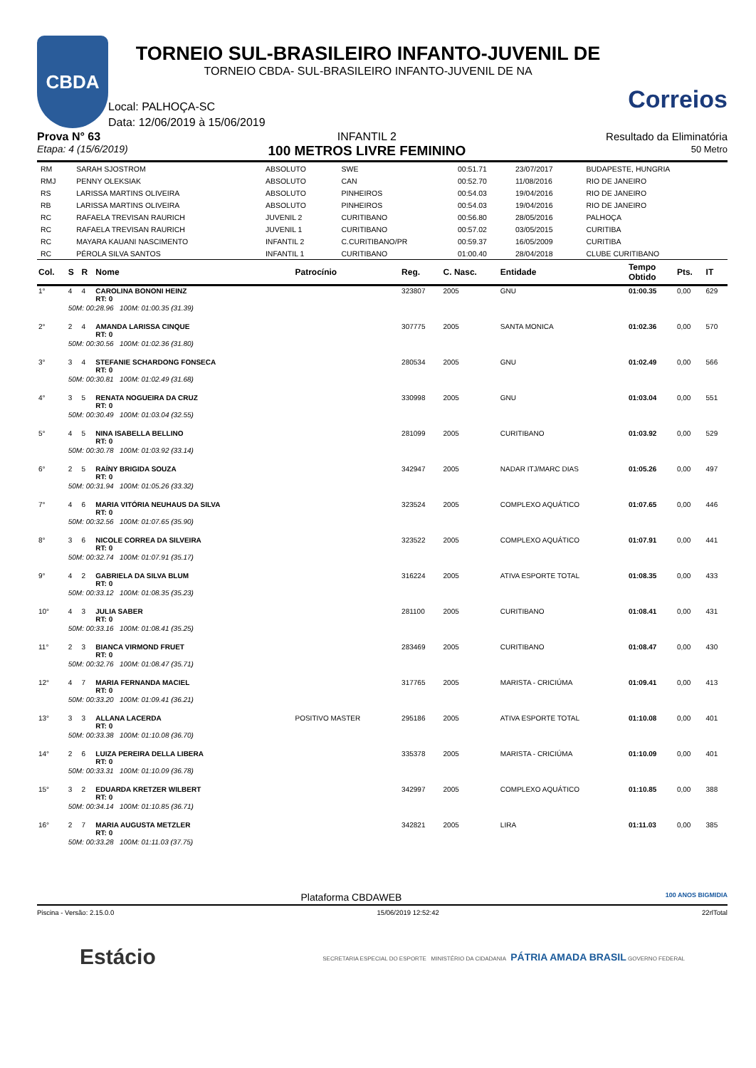CBDA
TORNEIO SUL-BRASILEIRO INFANTO-JUVENIL DE
TORNEIO CBDA- SUL-BRASILEIRO INFANTO-JUVENIL DE NA
Local: PALHOÇA-SC
Data: 12/06/2019 à 15/06/2019
Correios
Prova N° 63
Etapa: 4 (15/6/2019)
INFANTIL 2
100 METROS LIVRE FEMININO
Resultado da Eliminatória
50 Metro
| RM | SARAH SJOSTROM | ABSOLUTO | SWE | 00:51.71 | 23/07/2017 | BUDAPESTE, HUNGRIA |
| RMJ | PENNY OLEKSIAK | ABSOLUTO | CAN | 00:52.70 | 11/08/2016 | RIO DE JANEIRO |
| RS | LARISSA MARTINS OLIVEIRA | ABSOLUTO | PINHEIROS | 00:54.03 | 19/04/2016 | RIO DE JANEIRO |
| RB | LARISSA MARTINS OLIVEIRA | ABSOLUTO | PINHEIROS | 00:54.03 | 19/04/2016 | RIO DE JANEIRO |
| RC | RAFAELA TREVISAN RAURICH | JUVENIL 2 | CURITIBANO | 00:56.80 | 28/05/2016 | PALHOÇA |
| RC | RAFAELA TREVISAN RAURICH | JUVENIL 1 | CURITIBANO | 00:57.02 | 03/05/2015 | CURITIBA |
| RC | MAYARA KAUANI NASCIMENTO | INFANTIL 2 | C.CURITIBANO/PR | 00:59.37 | 16/05/2009 | CURITIBA |
| RC | PÉROLA SILVA SANTOS | INFANTIL 1 | CURITIBANO | 01:00.40 | 28/04/2018 | CLUBE CURITIBANO |
| Col. | S | R | Nome | Patrocínio | Reg. | C. Nasc. | Entidade | Tempo Obtido | Pts. | IT |
| --- | --- | --- | --- | --- | --- | --- | --- | --- | --- | --- |
| 1° | 4 | 4 | CAROLINA BONONI HEINZ RT: 0 | | 323807 | 2005 | GNU | 01:00.35 | 0,00 | 629 |
| | 50M: 00:28.96 100M: 01:00.35 (31.39) | | | | | | | | | |
| 2° | 2 | 4 | AMANDA LARISSA CINQUE RT: 0 | | 307775 | 2005 | SANTA MONICA | 01:02.36 | 0,00 | 570 |
| | 50M: 00:30.56 100M: 01:02.36 (31.80) | | | | | | | | | |
| 3° | 3 | 4 | STEFANIE SCHARDONG FONSECA RT: 0 | | 280534 | 2005 | GNU | 01:02.49 | 0,00 | 566 |
| | 50M: 00:30.81 100M: 01:02.49 (31.68) | | | | | | | | | |
| 4° | 3 | 5 | RENATA NOGUEIRA DA CRUZ RT: 0 | | 330998 | 2005 | GNU | 01:03.04 | 0,00 | 551 |
| | 50M: 00:30.49 100M: 01:03.04 (32.55) | | | | | | | | | |
| 5° | 4 | 5 | NINA ISABELLA BELLINO RT: 0 | | 281099 | 2005 | CURITIBANO | 01:03.92 | 0,00 | 529 |
| | 50M: 00:30.78 100M: 01:03.92 (33.14) | | | | | | | | | |
| 6° | 2 | 5 | RAÍNY BRIGIDA SOUZA RT: 0 | | 342947 | 2005 | NADAR ITJ/MARC DIAS | 01:05.26 | 0,00 | 497 |
| | 50M: 00:31.94 100M: 01:05.26 (33.32) | | | | | | | | | |
| 7° | 4 | 6 | MARIA VITÓRIA NEUHAUS DA SILVA RT: 0 | | 323524 | 2005 | COMPLEXO AQUÁTICO | 01:07.65 | 0,00 | 446 |
| | 50M: 00:32.56 100M: 01:07.65 (35.90) | | | | | | | | | |
| 8° | 3 | 6 | NICOLE CORREA DA SILVEIRA RT: 0 | | 323522 | 2005 | COMPLEXO AQUÁTICO | 01:07.91 | 0,00 | 441 |
| | 50M: 00:32.74 100M: 01:07.91 (35.17) | | | | | | | | | |
| 9° | 4 | 2 | GABRIELA DA SILVA BLUM RT: 0 | | 316224 | 2005 | ATIVA ESPORTE TOTAL | 01:08.35 | 0,00 | 433 |
| | 50M: 00:33.12 100M: 01:08.35 (35.23) | | | | | | | | | |
| 10° | 4 | 3 | JULIA SABER RT: 0 | | 281100 | 2005 | CURITIBANO | 01:08.41 | 0,00 | 431 |
| | 50M: 00:33.16 100M: 01:08.41 (35.25) | | | | | | | | | |
| 11° | 2 | 3 | BIANCA VIRMOND FRUET RT: 0 | | 283469 | 2005 | CURITIBANO | 01:08.47 | 0,00 | 430 |
| | 50M: 00:32.76 100M: 01:08.47 (35.71) | | | | | | | | | |
| 12° | 4 | 7 | MARIA FERNANDA MACIEL RT: 0 | | 317765 | 2005 | MARISTA - CRICIÚMA | 01:09.41 | 0,00 | 413 |
| | 50M: 00:33.20 100M: 01:09.41 (36.21) | | | | | | | | | |
| 13° | 3 | 3 | ALLANA LACERDA RT: 0 | POSITIVO MASTER | 295186 | 2005 | ATIVA ESPORTE TOTAL | 01:10.08 | 0,00 | 401 |
| | 50M: 00:33.38 100M: 01:10.08 (36.70) | | | | | | | | | |
| 14° | 2 | 6 | LUIZA PEREIRA DELLA LIBERA RT: 0 | | 335378 | 2005 | MARISTA - CRICIÚMA | 01:10.09 | 0,00 | 401 |
| | 50M: 00:33.31 100M: 01:10.09 (36.78) | | | | | | | | | |
| 15° | 3 | 2 | EDUARDA KRETZER WILBERT RT: 0 | | 342997 | 2005 | COMPLEXO AQUÁTICO | 01:10.85 | 0,00 | 388 |
| | 50M: 00:34.14 100M: 01:10.85 (36.71) | | | | | | | | | |
| 16° | 2 | 7 | MARIA AUGUSTA METZLER RT: 0 | | 342821 | 2005 | LIRA | 01:11.03 | 0,00 | 385 |
| | 50M: 00:33.28 100M: 01:11.03 (37.75) | | | | | | | | | |
Plataforma CBDAWEB 100 ANOS BIGMIDIA
Piscina - Versão: 2.15.0.0 15/06/2019 12:52:42 22rlTotal
Estácio SECRETARIA ESPECIAL DO ESPORTE MINISTÉRIO DA CIDADANIA PÁTRIA AMADA BRASIL GOVERNO FEDERAL